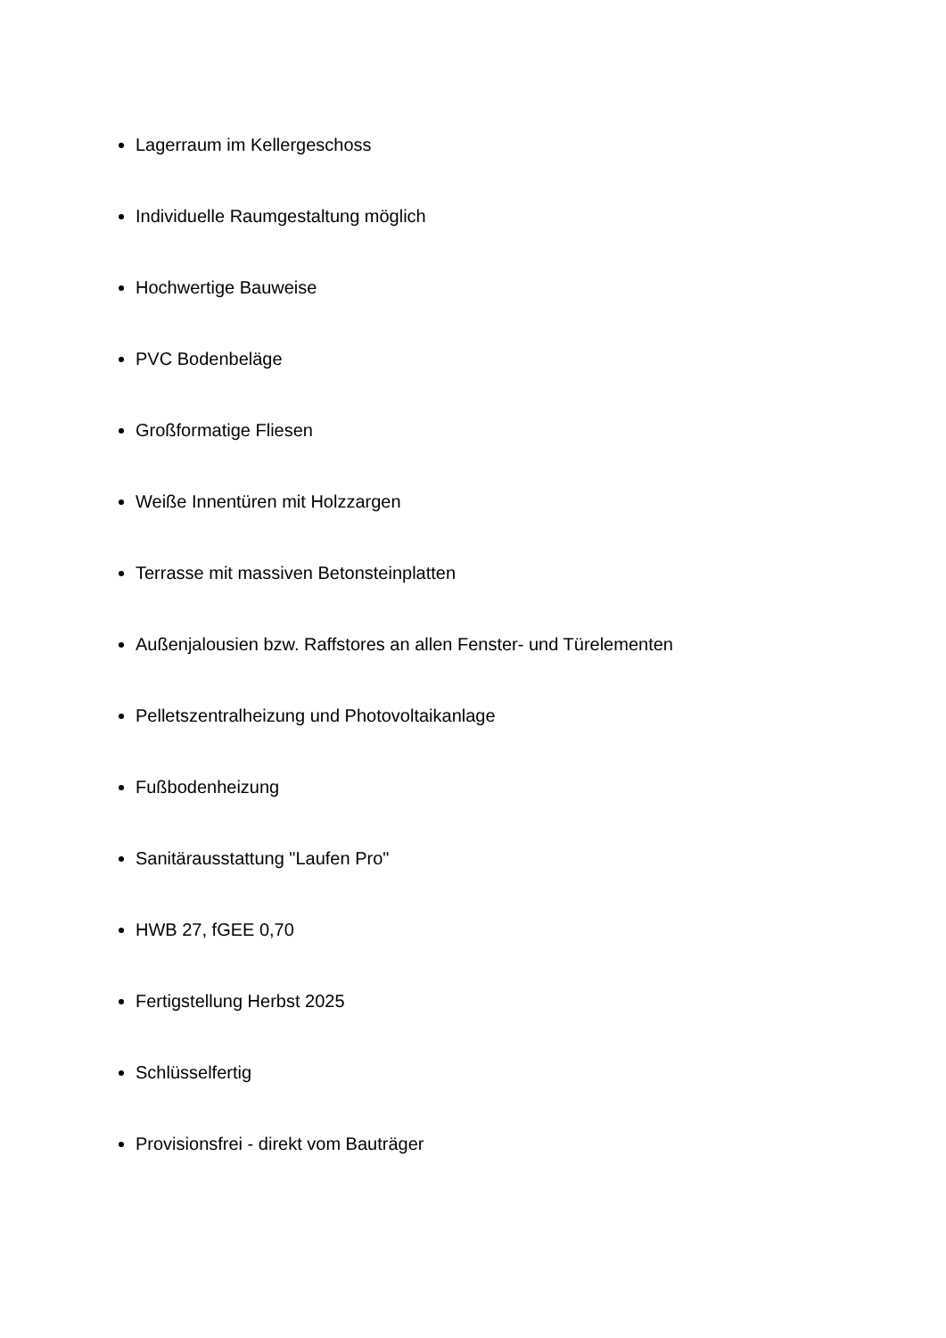Lagerraum im Kellergeschoss
Individuelle Raumgestaltung möglich
Hochwertige Bauweise
PVC Bodenbeläge
Großformatige Fliesen
Weiße Innentüren mit Holzzargen
Terrasse mit massiven Betonsteinplatten
Außenjalousien bzw. Raffstores an allen Fenster- und Türelementen
Pelletszentralheizung und Photovoltaikanlage
Fußbodenheizung
Sanitärausstattung "Laufen Pro"
HWB 27, fGEE 0,70
Fertigstellung Herbst 2025
Schlüsselfertig
Provisionsfrei - direkt vom Bauträger